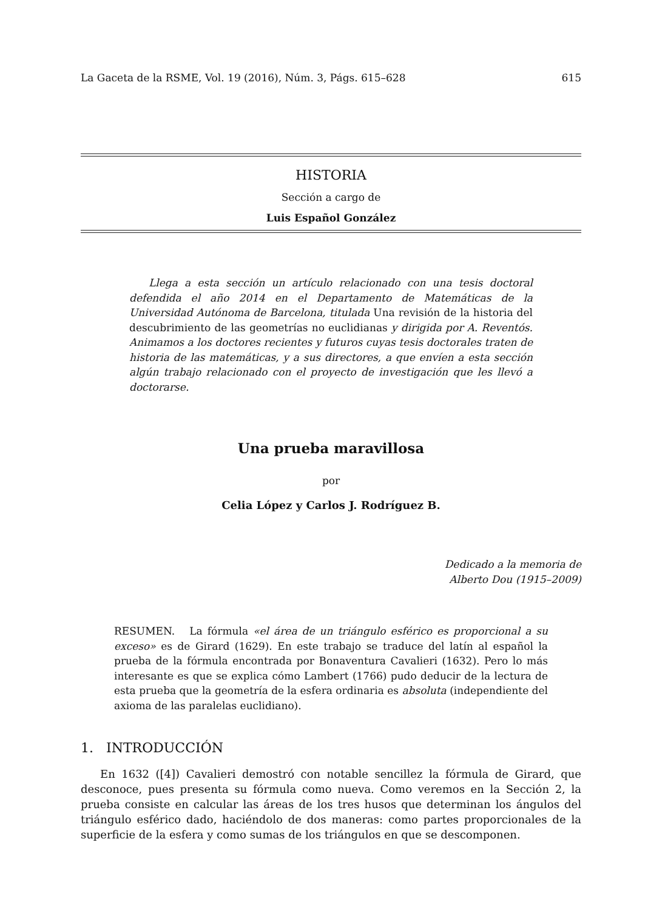La Gaceta de la RSME, Vol. 19 (2016), Núm. 3, Págs. 615–628 615
HISTORIA
Sección a cargo de
Luis Español González
Llega a esta sección un artículo relacionado con una tesis doctoral defendida el año 2014 en el Departamento de Matemáticas de la Universidad Autónoma de Barcelona, titulada Una revisión de la historia del descubrimiento de las geometrías no euclidianas y dirigida por A. Reventós. Animamos a los doctores recientes y futuros cuyas tesis doctorales traten de historia de las matemáticas, y a sus directores, a que envíen a esta sección algún trabajo relacionado con el proyecto de investigación que les llevó a doctorarse.
Una prueba maravillosa
por
Celia López y Carlos J. Rodríguez B.
Dedicado a la memoria de
Alberto Dou (1915–2009)
RESUMEN. La fórmula «el área de un triángulo esférico es proporcional a su exceso» es de Girard (1629). En este trabajo se traduce del latín al español la prueba de la fórmula encontrada por Bonaventura Cavalieri (1632). Pero lo más interesante es que se explica cómo Lambert (1766) pudo deducir de la lectura de esta prueba que la geometría de la esfera ordinaria es absoluta (independiente del axioma de las paralelas euclidiano).
1. INTRODUCCIÓN
En 1632 ([4]) Cavalieri demostró con notable sencillez la fórmula de Girard, que desconoce, pues presenta su fórmula como nueva. Como veremos en la Sección 2, la prueba consiste en calcular las áreas de los tres husos que determinan los ángulos del triángulo esférico dado, haciéndolo de dos maneras: como partes proporcionales de la superficie de la esfera y como sumas de los triángulos en que se descomponen.